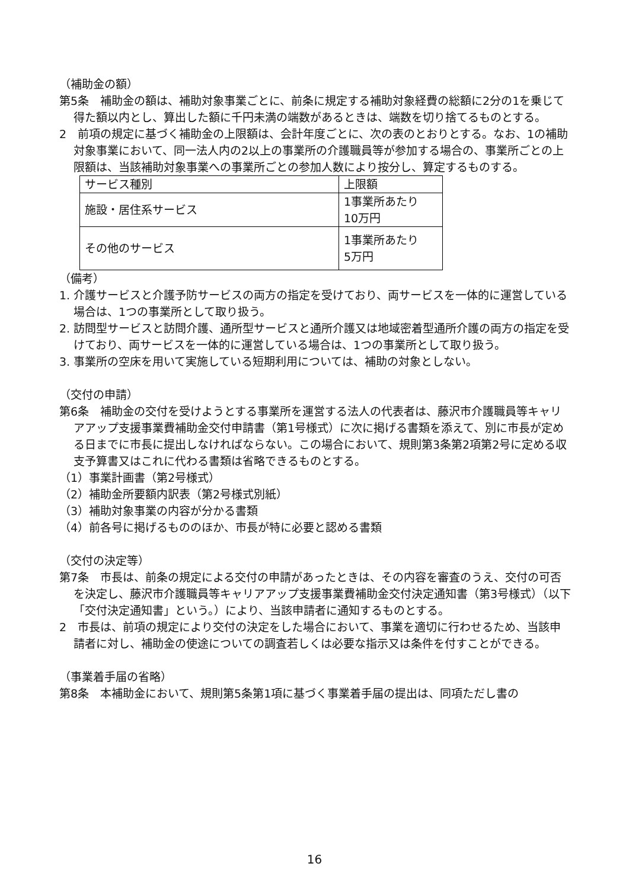（補助金の額）
第5条　補助金の額は、補助対象事業ごとに、前条に規定する補助対象経費の総額に2分の1を乗じて得た額以内とし、算出した額に千円未満の端数があるときは、端数を切り捨てるものとする。
2　前項の規定に基づく補助金の上限額は、会計年度ごとに、次の表のとおりとする。なお、1の補助対象事業において、同一法人内の2以上の事業所の介護職員等が参加する場合の、事業所ごとの上限額は、当該補助対象事業への事業所ごとの参加人数により按分し、算定するものする。
| サービス種別 | 上限額 |
| 施設・居住系サービス | 1事業所あたり 10万円 |
| その他のサービス | 1事業所あたり 5万円 |
（備考）
1. 介護サービスと介護予防サービスの両方の指定を受けており、両サービスを一体的に運営している場合は、1つの事業所として取り扱う。
2. 訪問型サービスと訪問介護、通所型サービスと通所介護又は地域密着型通所介護の両方の指定を受けており、両サービスを一体的に運営している場合は、1つの事業所として取り扱う。
3. 事業所の空床を用いて実施している短期利用については、補助の対象としない。
（交付の申請）
第6条　補助金の交付を受けようとする事業所を運営する法人の代表者は、藤沢市介護職員等キャリアアップ支援事業費補助金交付申請書（第1号様式）に次に掲げる書類を添えて、別に市長が定める日までに市長に提出しなければならない。この場合において、規則第3条第2項第2号に定める収支予算書又はこれに代わる書類は省略できるものとする。
（1）事業計画書（第2号様式）
（2）補助金所要額内訳表（第2号様式別紙）
（3）補助対象事業の内容が分かる書類
（4）前各号に掲げるもののほか、市長が特に必要と認める書類
（交付の決定等）
第7条　市長は、前条の規定による交付の申請があったときは、その内容を審査のうえ、交付の可否を決定し、藤沢市介護職員等キャリアアップ支援事業費補助金交付決定通知書（第3号様式）（以下「交付決定通知書」という。）により、当該申請者に通知するものとする。
2　市長は、前項の規定により交付の決定をした場合において、事業を適切に行わせるため、当該申請者に対し、補助金の使途についての調査若しくは必要な指示又は条件を付すことができる。
（事業着手届の省略）
第8条　本補助金において、規則第5条第1項に基づく事業着手届の提出は、同項ただし書の
16